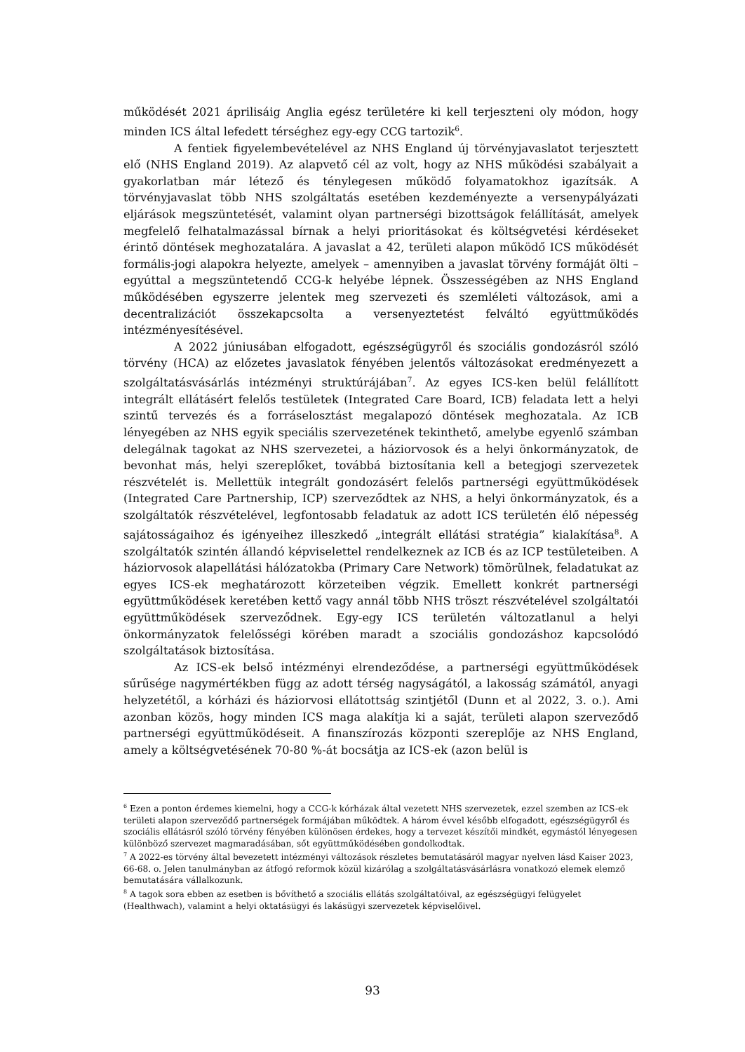működését 2021 áprilisáig Anglia egész területére ki kell terjeszteni oly módon, hogy minden ICS által lefedett térséghez egy-egy CCG tartozik<sup>6</sup>.
A fentiek figyelembevételével az NHS England új törvényjavaslatot terjesztett elő (NHS England 2019). Az alapvető cél az volt, hogy az NHS működési szabályait a gyakorlatban már létező és ténylegesen működő folyamatokhoz igazítsák. A törvényjavaslat több NHS szolgáltatás esetében kezdeményezte a versenypályázati eljárások megszüntetését, valamint olyan partnerségi bizottságok felállítását, amelyek megfelelő felhatalmazással bírnak a helyi prioritásokat és költségvetési kérdéseket érintő döntések meghozatalára. A javaslat a 42, területi alapon működő ICS működését formális-jogi alapokra helyezte, amelyek – amennyiben a javaslat törvény formáját ölti – egyúttal a megszüntetendő CCG-k helyébe lépnek. Összességében az NHS England működésében egyszerre jelentek meg szervezeti és szemléleti változások, ami a decentralizációt összekapcsolta a versenyeztetést felváltó együttműködés intézményesítésével.
A 2022 júniusában elfogadott, egészségügyről és szociális gondozásról szóló törvény (HCA) az előzetes javaslatok fényében jelentős változásokat eredményezett a szolgáltatásvásárlás intézményi struktúrájában<sup>7</sup>. Az egyes ICS-ken belül felállított integrált ellátásért felelős testületek (Integrated Care Board, ICB) feladata lett a helyi szintű tervezés és a forráselosztást megalapozó döntések meghozatala. Az ICB lényegében az NHS egyik speciális szervezetének tekinthető, amelybe egyenlő számban delegálnak tagokat az NHS szervezetei, a háziorvosok és a helyi önkormányzatok, de bevonhat más, helyi szereplőket, továbbá biztosítania kell a betegjogi szervezetek részvételét is. Mellettük integrált gondozásért felelős partnerségi együttműködések (Integrated Care Partnership, ICP) szerveződtek az NHS, a helyi önkormányzatok, és a szolgáltatók részvételével, legfontosabb feladatuk az adott ICS területén élő népesség sajátosságaihoz és igényeihez illeszkedő „integrált ellátási stratégia” kialakítása<sup>8</sup>. A szolgáltatók szintén állandó képviselettel rendelkeznek az ICB és az ICP testületeiben. A háziorvosok alapellátási hálózatokba (Primary Care Network) tömörülnek, feladatukat az egyes ICS-ek meghatározott körzeteiben végzik. Emellett konkrét partnerségi együttműködések keretében kettő vagy annál több NHS tröszt részvételével szolgáltatói együttműködések szerveződnek. Egy-egy ICS területén változatlanul a helyi önkormányzatok felelősségi körében maradt a szociális gondozáshoz kapcsolódó szolgáltatások biztosítása.
Az ICS-ek belső intézményi elrendeződése, a partnerségi együttműködések sűrűsége nagymértékben függ az adott térség nagyságától, a lakosság számától, anyagi helyzetétől, a kórházi és háziorvosi ellátottság szintjétől (Dunn et al 2022, 3. o.). Ami azonban közös, hogy minden ICS maga alakítja ki a saját, területi alapon szerveződő partnerségi együttműködéseit. A finanszírozás központi szereplője az NHS England, amely a költségvetésének 70-80 %-át bocsátja az ICS-ek (azon belül is
<sup>6</sup> Ezen a ponton érdemes kiemelni, hogy a CCG-k kórházak által vezetett NHS szervezetek, ezzel szemben az ICS-ek területi alapon szerveződő partnerségek formájában működtek. A három évvel később elfogadott, egészségügyről és szociális ellátásról szóló törvény fényében különösen érdekes, hogy a tervezet készítői mindkét, egymástól lényegesen különböző szervezet magmaradásában, sőt együttműködésében gondolkodtak.
<sup>7</sup> A 2022-es törvény által bevezetett intézményi változások részletes bemutatásáról magyar nyelven lásd Kaiser 2023, 66-68. o. Jelen tanulmányban az átfogó reformok közül kizárólag a szolgáltatásvásárlásra vonatkozó elemek elemző bemutatására vállalkozunk.
<sup>8</sup> A tagok sora ebben az esetben is bővíthető a szociális ellátás szolgáltatóival, az egészségügyi felügyelet (Healthwach), valamint a helyi oktatásügyi és lakásügyi szervezetek képviselőivel.
93